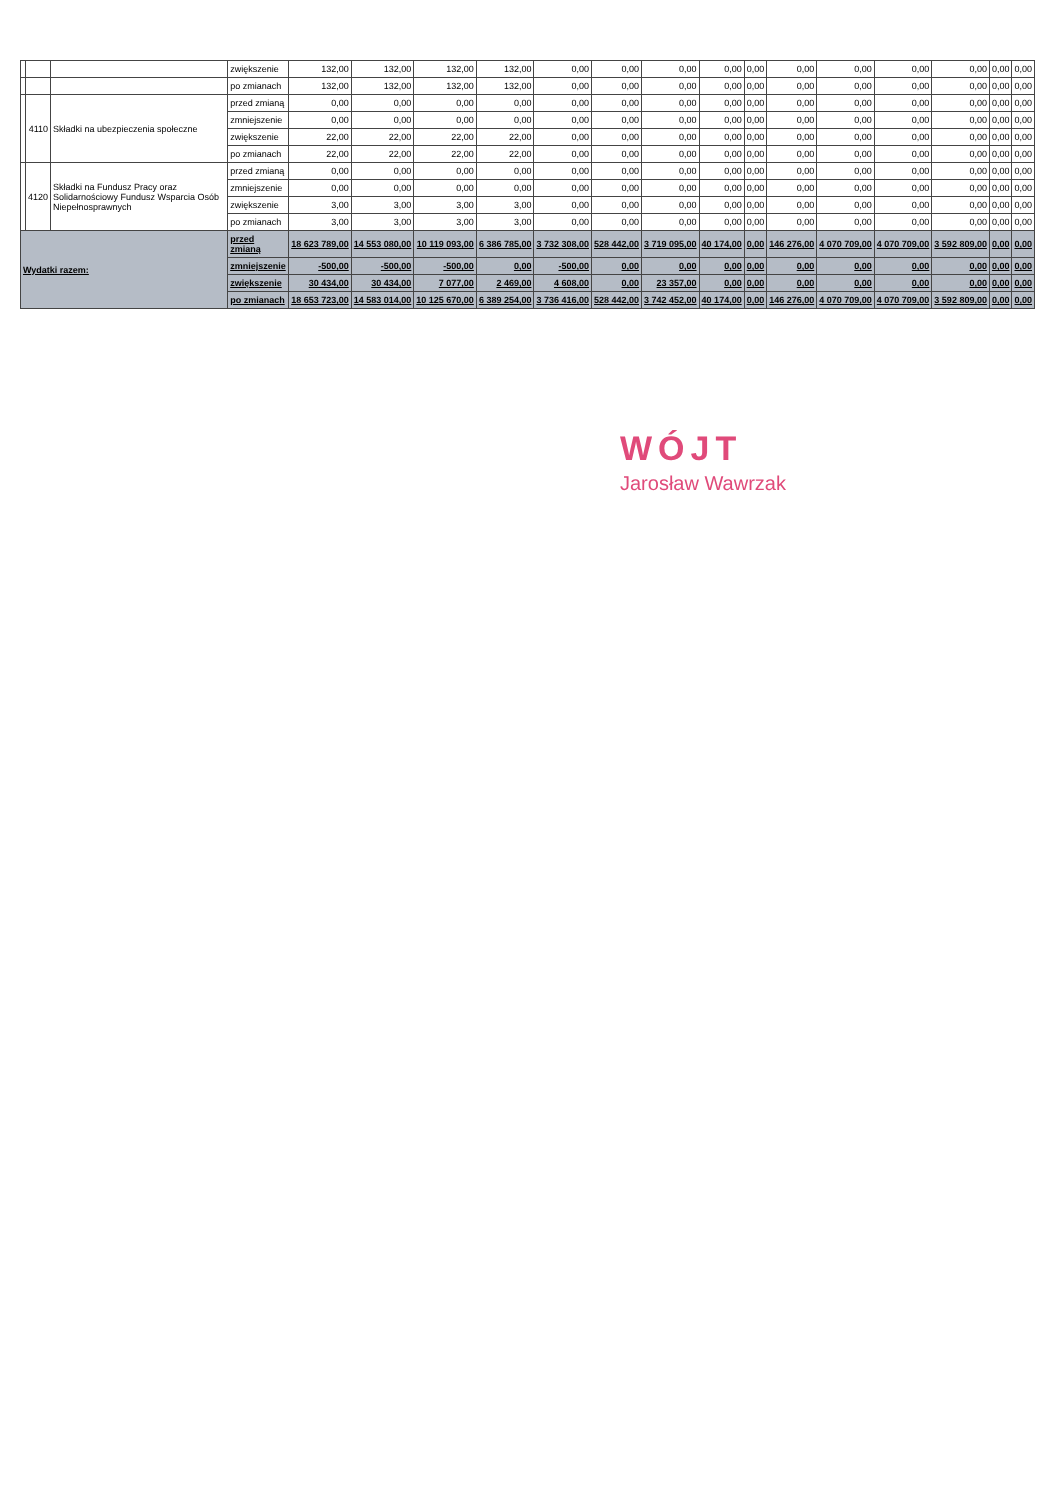| | | | zwiększenie | 132,00 | 132,00 | 132,00 | 132,00 | 0,00 | 0,00 | 0,00 | 0,00 | 0,00 | 0,00 | 0,00 | 0,00 | 0,00 | 0,00 | 0,00 |
| | | | po zmianach | 132,00 | 132,00 | 132,00 | 132,00 | 0,00 | 0,00 | 0,00 | 0,00 | 0,00 | 0,00 | 0,00 | 0,00 | 0,00 | 0,00 | 0,00 |
| | 4110 | Składki na ubezpieczenia społeczne | przed zmianą | 0,00 | 0,00 | 0,00 | 0,00 | 0,00 | 0,00 | 0,00 | 0,00 | 0,00 | 0,00 | 0,00 | 0,00 | 0,00 | 0,00 | 0,00 |
| | | | zmniejszenie | 0,00 | 0,00 | 0,00 | 0,00 | 0,00 | 0,00 | 0,00 | 0,00 | 0,00 | 0,00 | 0,00 | 0,00 | 0,00 | 0,00 | 0,00 |
| | | | zwiększenie | 22,00 | 22,00 | 22,00 | 22,00 | 0,00 | 0,00 | 0,00 | 0,00 | 0,00 | 0,00 | 0,00 | 0,00 | 0,00 | 0,00 | 0,00 |
| | | | po zmianach | 22,00 | 22,00 | 22,00 | 22,00 | 0,00 | 0,00 | 0,00 | 0,00 | 0,00 | 0,00 | 0,00 | 0,00 | 0,00 | 0,00 | 0,00 |
| | 4120 | Składki na Fundusz Pracy oraz Solidarnościowy Fundusz Wsparcia Osób Niepełnosprawnych | przed zmianą | 0,00 | 0,00 | 0,00 | 0,00 | 0,00 | 0,00 | 0,00 | 0,00 | 0,00 | 0,00 | 0,00 | 0,00 | 0,00 | 0,00 | 0,00 |
| | | | zmniejszenie | 0,00 | 0,00 | 0,00 | 0,00 | 0,00 | 0,00 | 0,00 | 0,00 | 0,00 | 0,00 | 0,00 | 0,00 | 0,00 | 0,00 | 0,00 |
| | | | zwiększenie | 3,00 | 3,00 | 3,00 | 3,00 | 0,00 | 0,00 | 0,00 | 0,00 | 0,00 | 0,00 | 0,00 | 0,00 | 0,00 | 0,00 | 0,00 |
| | | | po zmianach | 3,00 | 3,00 | 3,00 | 3,00 | 0,00 | 0,00 | 0,00 | 0,00 | 0,00 | 0,00 | 0,00 | 0,00 | 0,00 | 0,00 | 0,00 |
| Wydatki razem: | | | przed zmianą | 18 623 789,00 | 14 553 080,00 | 10 119 093,00 | 6 386 785,00 | 3 732 308,00 | 528 442,00 | 3 719 095,00 | 40 174,00 | 0,00 | 146 276,00 | 4 070 709,00 | 4 070 709,00 | 3 592 809,00 | 0,00 | 0,00 |
| | | | zmniejszenie | -500,00 | -500,00 | -500,00 | 0,00 | -500,00 | 0,00 | 0,00 | 0,00 | 0,00 | 0,00 | 0,00 | 0,00 | 0,00 | 0,00 | 0,00 |
| | | | zwiększenie | 30 434,00 | 30 434,00 | 7 077,00 | 2 469,00 | 4 608,00 | 0,00 | 23 357,00 | 0,00 | 0,00 | 0,00 | 0,00 | 0,00 | 0,00 | 0,00 | 0,00 |
| | | | po zmianach | 18 653 723,00 | 14 583 014,00 | 10 125 670,00 | 6 389 254,00 | 3 736 416,00 | 528 442,00 | 3 742 452,00 | 40 174,00 | 0,00 | 146 276,00 | 4 070 709,00 | 4 070 709,00 | 3 592 809,00 | 0,00 | 0,00 |
WÓJT
Jarosław Wawrzak